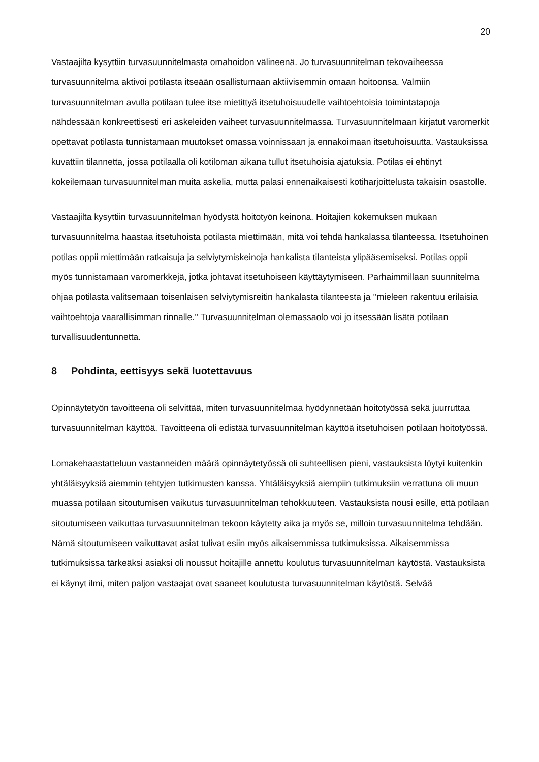20
Vastaajilta kysyttiin turvasuunnitelmasta omahoidon välineenä. Jo turvasuunnitelman tekovaiheessa turvasuunnitelma aktivoi potilasta itseään osallistumaan aktiivisemmin omaan hoitoonsa. Valmiin turvasuunnitelman avulla potilaan tulee itse mietittyä itsetuhoisuudelle vaihtoehtoisia toimintatapoja nähdessään konkreettisesti eri askeleiden vaiheet turvasuunnitelmassa. Turvasuunnitelmaan kirjatut varomerkit opettavat potilasta tunnistamaan muutokset omassa voinnissaan ja ennakoimaan itsetuhoisuutta. Vastauksissa kuvattiin tilannetta, jossa potilaalla oli kotiloman aikana tullut itsetuhoisia ajatuksia. Potilas ei ehtinyt kokeilemaan turvasuunnitelman muita askelia, mutta palasi ennenaikaisesti kotiharjoittelusta takaisin osastolle.
Vastaajilta kysyttiin turvasuunnitelman hyödystä hoitotyön keinona. Hoitajien kokemuksen mukaan turvasuunnitelma haastaa itsetuhoista potilasta miettimään, mitä voi tehdä hankalassa tilanteessa. Itsetuhoinen potilas oppii miettimään ratkaisuja ja selviytymiskeinoja hankalista tilanteista ylipääsemiseksi. Potilas oppii myös tunnistamaan varomerkkejä, jotka johtavat itsetuhoiseen käyttäytymiseen. Parhaimmillaan suunnitelma ohjaa potilasta valitsemaan toisenlaisen selviytymisreitin hankalasta tilanteesta ja ’’mieleen rakentuu erilaisia vaihtoehtoja vaarallisimman rinnalle.’’ Turvasuunnitelman olemassaolo voi jo itsessään lisätä potilaan turvallisuudentunnetta.
8 Pohdinta, eettisyys sekä luotettavuus
Opinnäytetyön tavoitteena oli selvittää, miten turvasuunnitelmaa hyödynnetään hoitotyössä sekä juurruttaa turvasuunnitelman käyttöä. Tavoitteena oli edistää turvasuunnitelman käyttöä itsetuhoisen potilaan hoitotyössä.
Lomakehaastatteluun vastanneiden määrä opinnäytetyössä oli suhteellisen pieni, vastauksista löytyi kuitenkin yhtäläisyyksiä aiemmin tehtyjen tutkimusten kanssa. Yhtäläisyyksiä aiempiin tutkimuksiin verrattuna oli muun muassa potilaan sitoutumisen vaikutus turvasuunnitelman tehokkuuteen. Vastauksista nousi esille, että potilaan sitoutumiseen vaikuttaa turvasuunnitelman tekoon käytetty aika ja myös se, milloin turvasuunnitelma tehdään. Nämä sitoutumiseen vaikuttavat asiat tulivat esiin myös aikaisemmissa tutkimuksissa. Aikaisemmissa tutkimuksissa tärkeäksi asiaksi oli noussut hoitajille annettu koulutus turvasuunnitelman käytöstä. Vastauksista ei käynyt ilmi, miten paljon vastaajat ovat saaneet koulutusta turvasuunnitelman käytöstä. Selvää